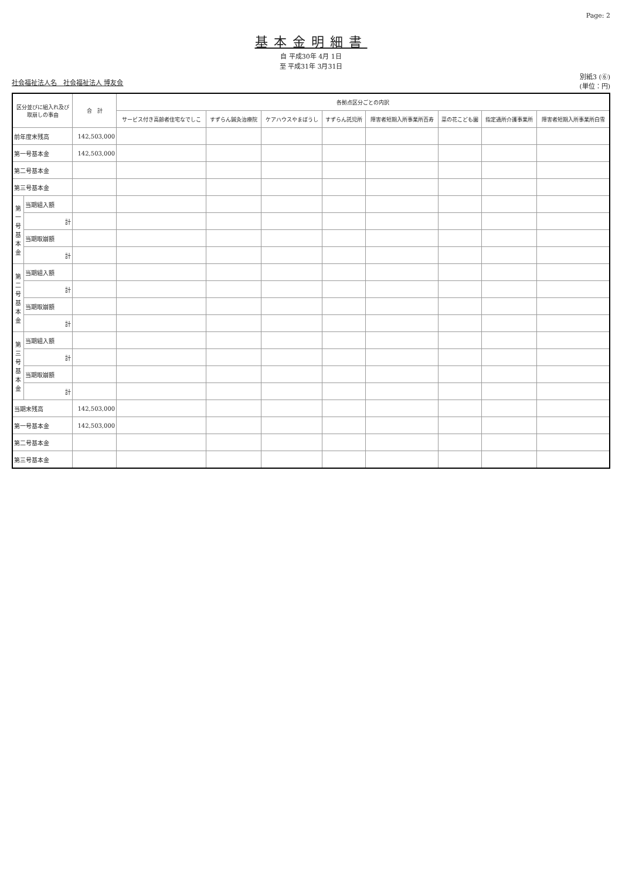Page: 2
基本金明細書
自 平成30年 4月 1日
至 平成31年 3月31日
社会福祉法人名　社会福祉法人 博友会
別紙3 (⑥)
(単位：円)
| 区分並びに組入れ及び 取崩しの事由 | | 合 計 | 各拠点区分ごとの内訳 | | | | | | | |
| --- | --- | --- | --- | --- | --- | --- | --- | --- | --- | --- |
| | | | サービス付き高齢者住宅なでしこ | すずらん鍼灸治療院 | ケアハウスやまぼうし | すずらん託児所 | 障害者短期入所事業所百寿 | 菜の花こども園 | 指定通所介護事業所 | 障害者短期入所事業所白雪 |
| 前年度末残高 | | 142,503,000 | | | | | | | | |
| 第一号基本金 | | 142,503,000 | | | | | | | | |
| 第二号基本金 | | | | | | | | | | |
| 第三号基本金 | | | | | | | | | | |
| 第一号基本金 | 当期組入額 | | | | | | | | | |
| | 計 | | | | | | | | | |
| | 当期取崩額 | | | | | | | | | |
| | 計 | | | | | | | | | |
| 第二号基本金 | 当期組入額 | | | | | | | | | |
| | 計 | | | | | | | | | |
| | 当期取崩額 | | | | | | | | | |
| | 計 | | | | | | | | | |
| 第三号基本金 | 当期組入額 | | | | | | | | | |
| | 計 | | | | | | | | | |
| | 当期取崩額 | | | | | | | | | |
| | 計 | | | | | | | | | |
| 当期末残高 | | 142,503,000 | | | | | | | | |
| 第一号基本金 | | 142,503,000 | | | | | | | | |
| 第二号基本金 | | | | | | | | | | |
| 第三号基本金 | | | | | | | | | | |